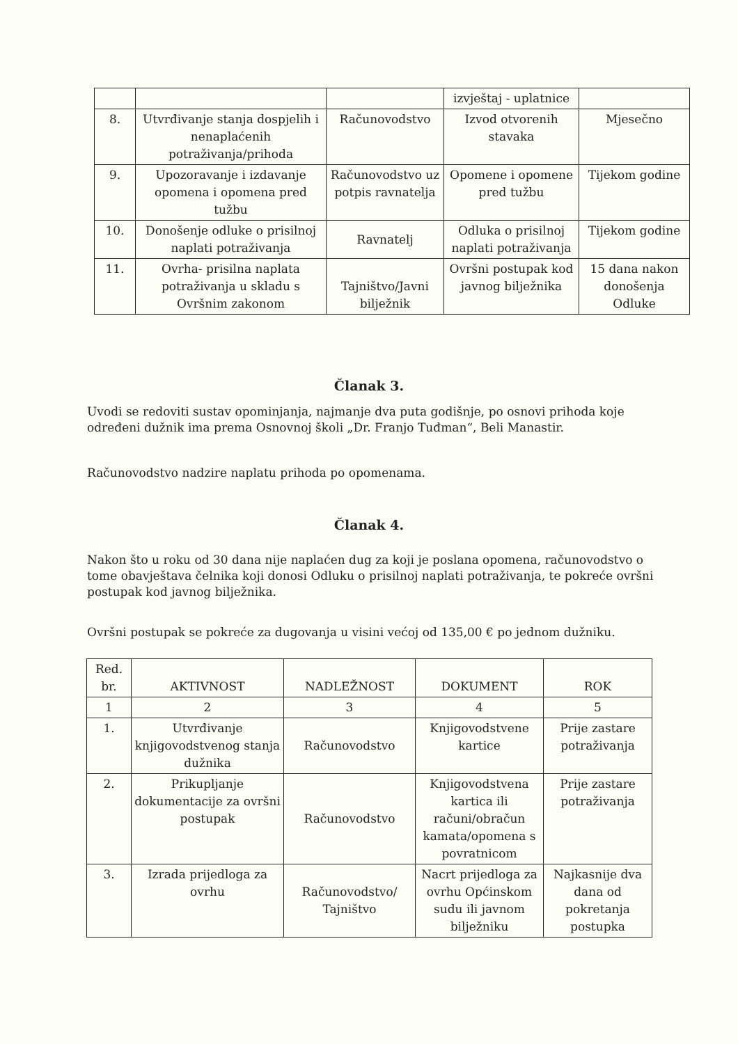| | | | izvještaj - uplatnice | |
| 8. | Utvrđivanje stanja dospjelih i nenaplaćenih potraživanja/prihoda | Računovodstvo | Izvod otvorenih stavaka | Mjesečno |
| 9. | Upozoravanje i izdavanje opomena i opomena pred tužbu | Računovodstvo uz potpis ravnatelja | Opomene i opomene pred tužbu | Tijekom godine |
| 10. | Donošenje odluke o prisilnoj naplati potraživanja | Ravnatelj | Odluka o prisilnoj naplati potraživanja | Tijekom godine |
| 11. | Ovrha- prisilna naplata potraživanja u skladu s Ovršnim zakonom | Tajništvo/Javni bilježnik | Ovršni postupak kod javnog bilježnika | 15 dana nakon donošenja Odluke |
Članak 3.
Uvodi se redoviti sustav opominjanja, najmanje dva puta godišnje, po osnovi prihoda koje određeni dužnik ima prema Osnovnoj školi „Dr. Franjo Tuđman“, Beli Manastir.
Računovodstvo nadzire naplatu prihoda po opomenama.
Članak 4.
Nakon što u roku od 30 dana nije naplaćen dug za koji je poslana opomena, računovodstvo o tome obavještava čelnika koji donosi Odluku o prisilnoj naplati potraživanja, te pokreće ovršni postupak kod javnog bilježnika.
Ovršni postupak se pokreće za dugovanja u visini većoj od 135,00 € po jednom dužniku.
| Red. br. | AKTIVNOST | NADLEŽNOST | DOKUMENT | ROK |
| --- | --- | --- | --- | --- |
| 1 | 2 | 3 | 4 | 5 |
| 1. | Utvrđivanje knjigovodstvenog stanja dužnika | Računovodstvo | Knjigovodstvene kartice | Prije zastare potraživanja |
| 2. | Prikupljanje dokumentacije za ovršni postupak | Računovodstvo | Knjigovodstvena kartica ili računi/obračun kamata/opomena s povratnicom | Prije zastare potraživanja |
| 3. | Izrada prijedloga za ovrhu | Računovodstvo/ Tajništvo | Nacrt prijedloga za ovrhu Općinskom sudu ili javnom bilježniku | Najkasnije dva dana od pokretanja postupka |